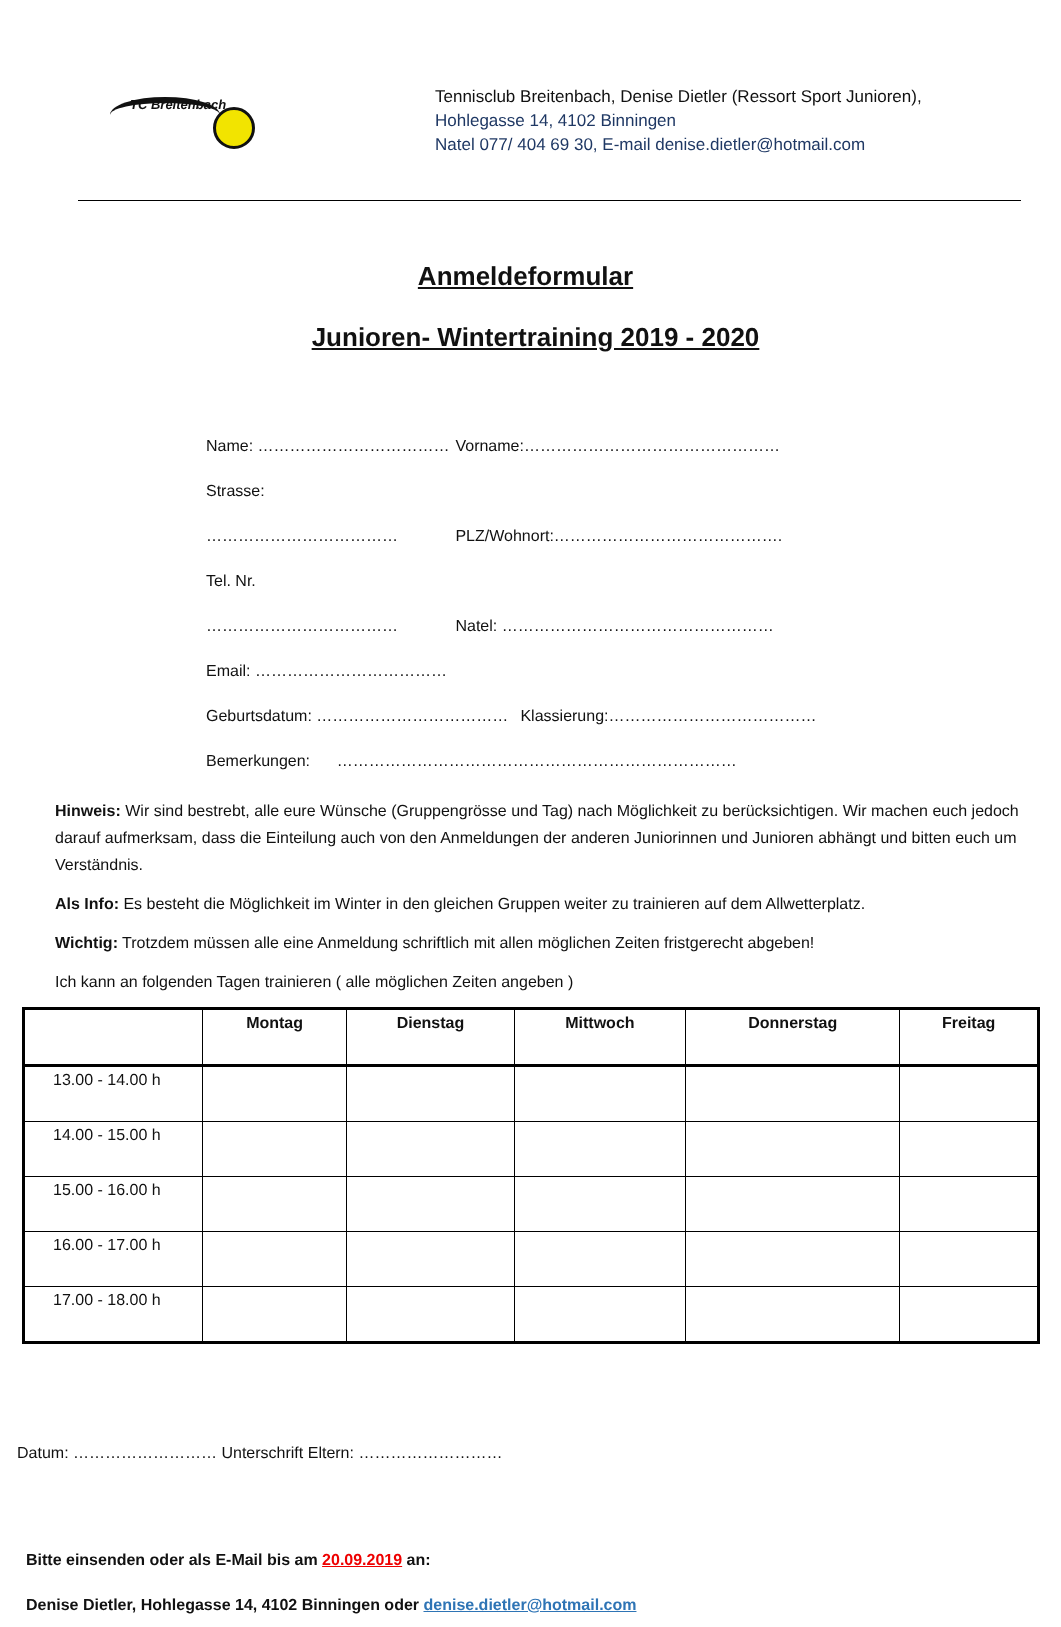TC Breitenbach
Tennisclub Breitenbach, Denise Dietler (Ressort Sport Junioren),
Hohlegasse 14, 4102 Binningen
Natel 077/ 404 69 30, E-mail denise.dietler@hotmail.com
Anmeldeformular
Junioren- Wintertraining 2019 - 2020
Name: ……………………………… Vorname:…………………………………………
Strasse: ……………………………… PLZ/Wohnort:…………………………………….
Tel. Nr. ……………………………… Natel: ……………………………………………
Email: ………………………………
Geburtsdatum: ……………………………… Klassierung:…………………………………
Bemerkungen: …………………………………………………………………
Hinweis: Wir sind bestrebt, alle eure Wünsche (Gruppengrösse und Tag) nach Möglichkeit zu berücksichtigen. Wir machen euch jedoch darauf aufmerksam, dass die Einteilung auch von den Anmeldungen der anderen Juniorinnen und Junioren abhängt und bitten euch um Verständnis.
Als Info: Es besteht die Möglichkeit im Winter in den gleichen Gruppen weiter zu trainieren auf dem Allwetterplatz.
Wichtig: Trotzdem müssen alle eine Anmeldung schriftlich mit allen möglichen Zeiten fristgerecht abgeben!
Ich kann an folgenden Tagen trainieren ( alle möglichen Zeiten angeben )
| | Montag | Dienstag | Mittwoch | Donnerstag | Freitag |
| --- | --- | --- | --- | --- | --- |
| 13.00 - 14.00 h | | | | | |
| 14.00 - 15.00 h | | | | | |
| 15.00 - 16.00 h | | | | | |
| 16.00 - 17.00 h | | | | | |
| 17.00 - 18.00 h | | | | | |
Datum: ……………………… Unterschrift Eltern: ………………………
Bitte einsenden oder als E-Mail bis am 20.09.2019 an:
Denise Dietler, Hohlegasse 14, 4102 Binningen oder denise.dietler@hotmail.com